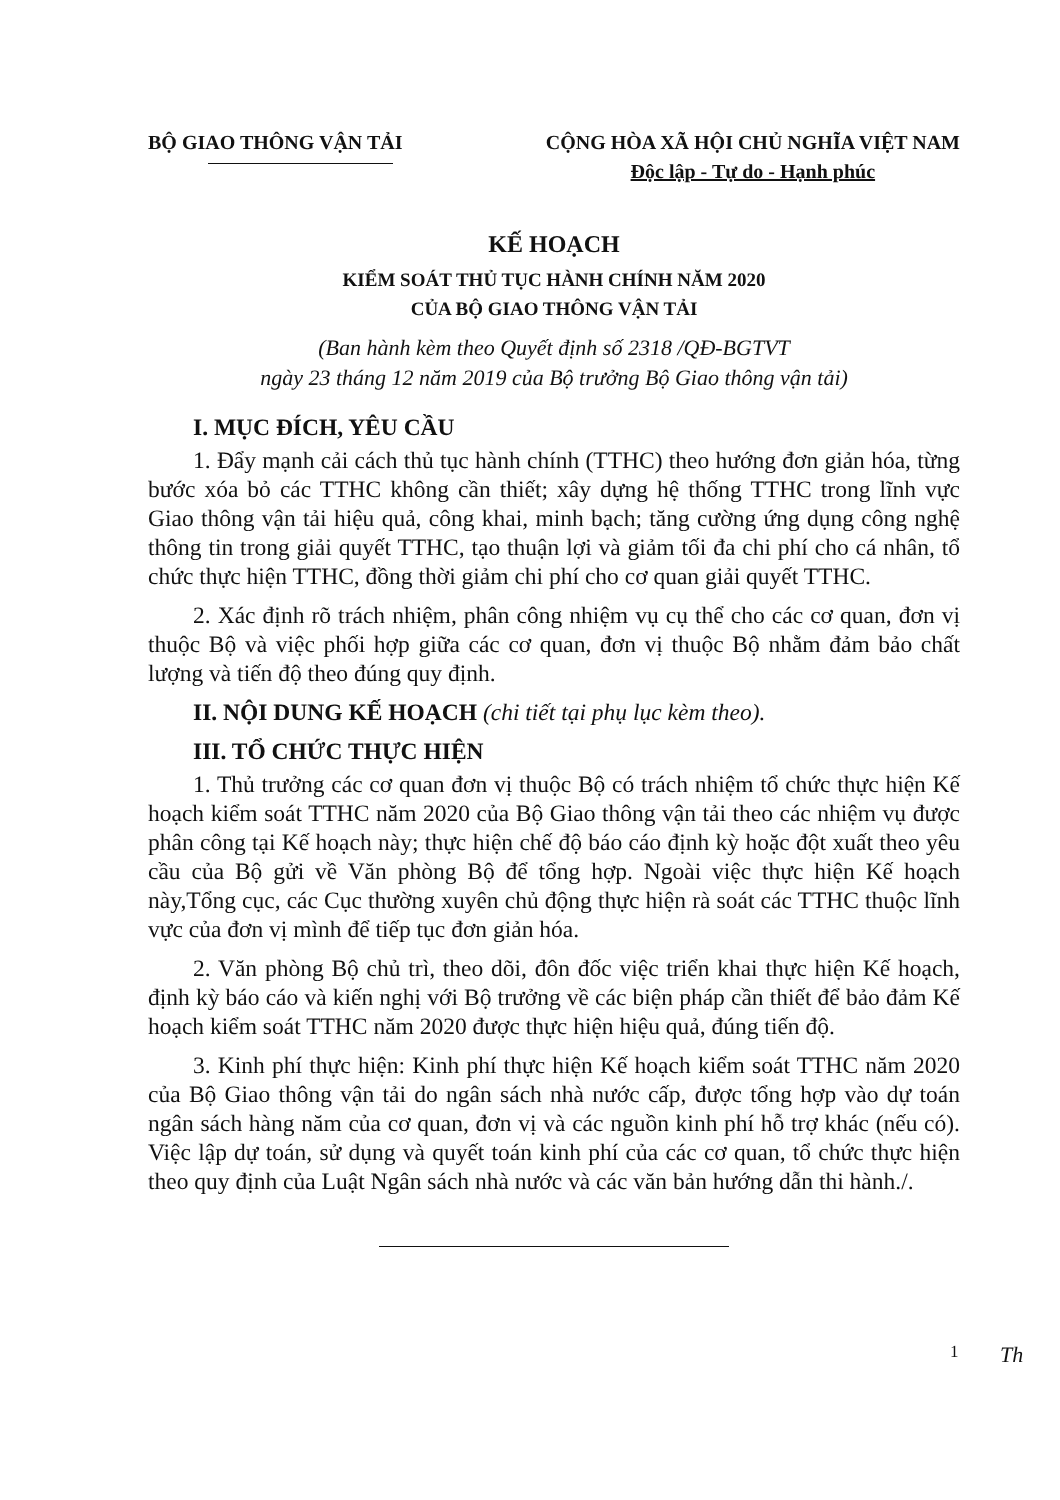BỘ GIAO THÔNG VẬN TẢI CỘNG HÒA XÃ HỘI CHỦ NGHĨA VIỆT NAM
Độc lập - Tự do - Hạnh phúc
KẾ HOẠCH
KIỂM SOÁT THỦ TỤC HÀNH CHÍNH NĂM 2020
CỦA BỘ GIAO THÔNG VẬN TẢI
(Ban hành kèm theo Quyết định số 2318 /QĐ-BGTVT
ngày 23 tháng 12 năm 2019 của Bộ trưởng Bộ Giao thông vận tải)
I. MỤC ĐÍCH, YÊU CẦU
1. Đẩy mạnh cải cách thủ tục hành chính (TTHC) theo hướng đơn giản hóa, từng bước xóa bỏ các TTHC không cần thiết; xây dựng hệ thống TTHC trong lĩnh vực Giao thông vận tải hiệu quả, công khai, minh bạch; tăng cường ứng dụng công nghệ thông tin trong giải quyết TTHC, tạo thuận lợi và giảm tối đa chi phí cho cá nhân, tổ chức thực hiện TTHC, đồng thời giảm chi phí cho cơ quan giải quyết TTHC.
2. Xác định rõ trách nhiệm, phân công nhiệm vụ cụ thể cho các cơ quan, đơn vị thuộc Bộ và việc phối hợp giữa các cơ quan, đơn vị thuộc Bộ nhằm đảm bảo chất lượng và tiến độ theo đúng quy định.
II. NỘI DUNG KẾ HOẠCH (chi tiết tại phụ lục kèm theo).
III. TỔ CHỨC THỰC HIỆN
1. Thủ trưởng các cơ quan đơn vị thuộc Bộ có trách nhiệm tổ chức thực hiện Kế hoạch kiểm soát TTHC năm 2020 của Bộ Giao thông vận tải theo các nhiệm vụ được phân công tại Kế hoạch này; thực hiện chế độ báo cáo định kỳ hoặc đột xuất theo yêu cầu của Bộ gửi về Văn phòng Bộ để tổng hợp. Ngoài việc thực hiện Kế hoạch này,Tổng cục, các Cục thường xuyên chủ động thực hiện rà soát các TTHC thuộc lĩnh vực của đơn vị mình để tiếp tục đơn giản hóa.
2. Văn phòng Bộ chủ trì, theo dõi, đôn đốc việc triển khai thực hiện Kế hoạch, định kỳ báo cáo và kiến nghị với Bộ trưởng về các biện pháp cần thiết để bảo đảm Kế hoạch kiểm soát TTHC năm 2020 được thực hiện hiệu quả, đúng tiến độ.
3. Kinh phí thực hiện: Kinh phí thực hiện Kế hoạch kiểm soát TTHC năm 2020 của Bộ Giao thông vận tải do ngân sách nhà nước cấp, được tổng hợp vào dự toán ngân sách hàng năm của cơ quan, đơn vị và các nguồn kinh phí hỗ trợ khác (nếu có). Việc lập dự toán, sử dụng và quyết toán kinh phí của các cơ quan, tổ chức thực hiện theo quy định của Luật Ngân sách nhà nước và các văn bản hướng dẫn thi hành./.
1 Th